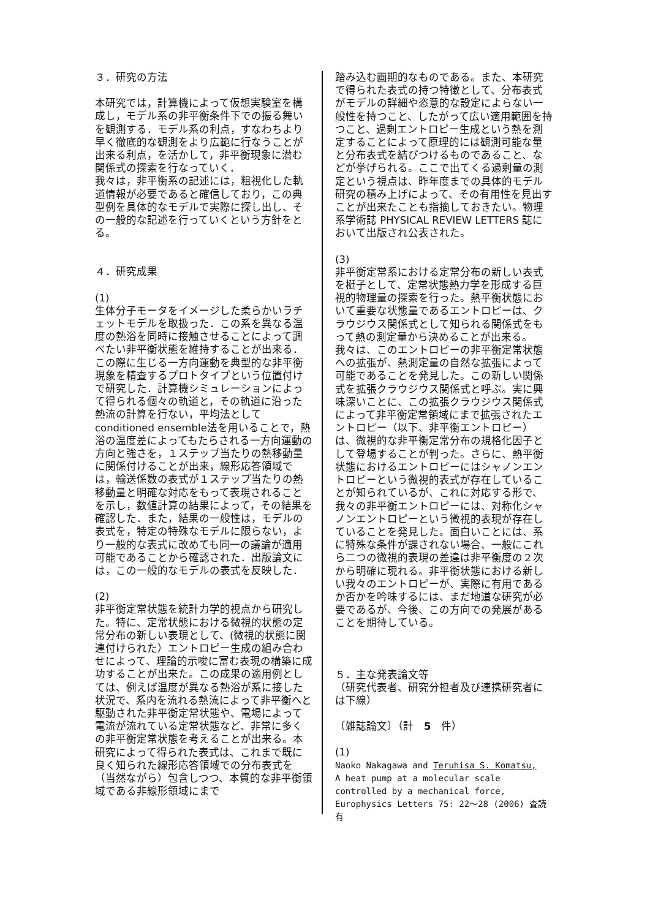３．研究の方法
本研究では，計算機によって仮想実験室を構成し，モデル系の非平衡条件下での振る舞いを観測する．モデル系の利点，すなわちより早く徹底的な観測をより広範に行なうことが出来る利点，を活かして，非平衡現象に潜む関係式の探索を行なっていく．
我々は，非平衡系の記述には，粗視化した軌道情報が必要であると確信しており，この典型例を具体的なモデルで実際に探し出し、その一般的な記述を行っていくという方針をとる。
４．研究成果
(1)
生体分子モータをイメージした柔らかいラチェットモデルを取扱った．この系を異なる温度の熱浴を同時に接触させることによって調べたい非平衡状態を維持することが出来る．この際に生じる一方向運動を典型的な非平衡現象を精査するプロトタイプという位置付けで研究した．計算機シミュレーションによって得られる個々の軌道と，その軌道に沿った熱流の計算を行ない，平均法として conditioned ensemble法を用いることで，熱浴の温度差によってもたらされる一方向運動の方向と強さを，１ステップ当たりの熱移動量に関係付けることが出来，線形応答領域では，輸送係数の表式が１ステップ当たりの熱移動量と明確な対応をもって表現されることを示し，数値計算の結果によって，その結果を確認した．また，結果の一般性は，モデルの表式を，特定の特殊なモデルに限らない，より一般的な表式に改めても同一の議論が適用可能であることから確認された．出版論文には，この一般的なモデルの表式を反映した．
(2)
非平衡定常状態を統計力学的視点から研究した。特に、定常状態における微視的状態の定常分布の新しい表現として、(微視的状態に関連付けられた）エントロピー生成の組み合わせによって、理論的示唆に富む表現の構築に成功することが出来た。この成果の適用例としては、例えば温度が異なる熱浴が系に接した状況で、系内を流れる熱流によって非平衡へと駆動された非平衡定常状態や、電場によって電流が流れている定常状態など、非常に多くの非平衡定常状態を考えることが出来る。本研究によって得られた表式は、これまで既に良く知られた線形応答領域での分布表式を（当然ながら）包含しつつ、本質的な非平衡領域である非線形領域にまで
踏み込む画期的なものである。また、本研究で得られた表式の持つ特徴として、分布表式がモデルの詳細や恣意的な設定によらない一般性を持つこと、したがって広い適用範囲を持つこと、過剰エントロピー生成という熱を測定することによって原理的には観測可能な量と分布表式を結びつけるものであること、などが挙げられる。ここで出てくる過剰量の測定という視点は、昨年度までの具体的モデル研究の積み上げによって、その有用性を見出すことが出来たことも指摘しておきたい。物理系学術誌 PHYSICAL REVIEW LETTERS 誌において出版され公表された。
(3)
非平衡定常系における定常分布の新しい表式を梃子として、定常状態熱力学を形成する巨視的物理量の探索を行った。熱平衡状態において重要な状態量であるエントロピーは、クラウジウス関係式として知られる関係式をもって熱の測定量から決めることが出来る。我々は、このエントロピーの非平衡定常状態への拡張が、熱測定量の自然な拡張によって可能であることを発見した。この新しい関係式を拡張クラウジウス関係式と呼ぶ。実に興味深いことに、この拡張クラウジウス関係式によって非平衡定常領域にまで拡張されたエントロピー（以下、非平衡エントロピー）は、微視的な非平衡定常分布の規格化因子として登場することが判った。さらに、熱平衡状態におけるエントロピーにはシャノンエントロピーという微視的表式が存在していることが知られているが、これに対応する形で、我々の非平衡エントロピーには、対称化シャノンエントロピーという微視的表現が存在していることを発見した。面白いことには、系に特殊な条件が課されない場合、一般にこれら二つの微視的表現の差違は非平衡度の２次から明確に現れる。非平衡状態における新しい我々のエントロピーが、実際に有用であるか否かを吟味するには、まだ地道な研究が必要であるが、今後、この方向での発展があることを期待している。
５．主な発表論文等
（研究代表者、研究分担者及び連携研究者には下線）
〔雑誌論文〕（計　5　件）
(1)
Naoko Nakagawa and Teruhisa S. Komatsu,
A heat pump at a molecular scale controlled by a mechanical force,
Europhysics Letters 75: 22～28 (2006) 査読有